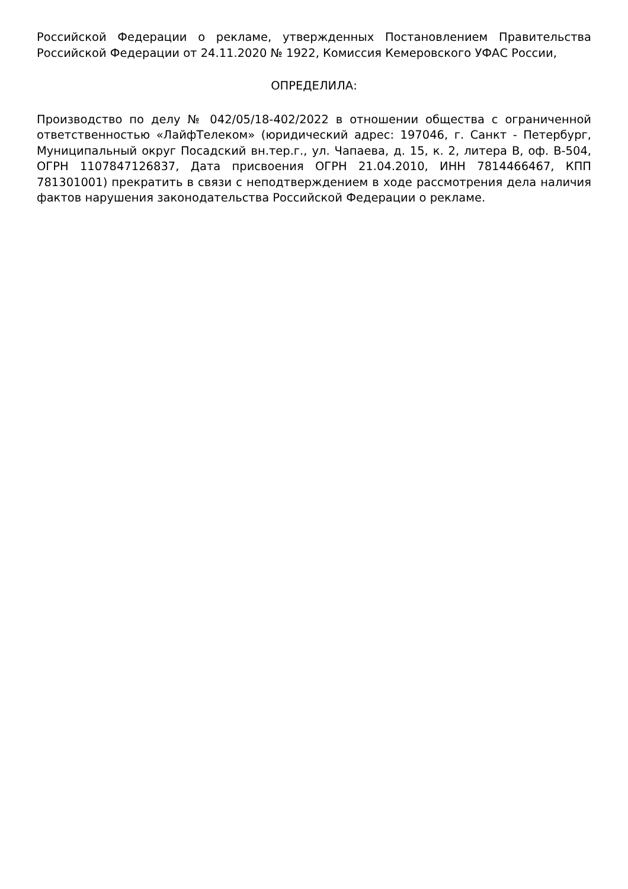Российской Федерации о рекламе, утвержденных Постановлением Правительства Российской Федерации от 24.11.2020 № 1922, Комиссия Кемеровского УФАС России,
ОПРЕДЕЛИЛА:
Производство по делу № 042/05/18-402/2022 в отношении общества с ограниченной ответственностью «ЛайфТелеком» (юридический адрес: 197046, г. Санкт - Петербург, Муниципальный округ Посадский вн.тер.г., ул. Чапаева, д. 15, к. 2, литера В, оф. В-504, ОГРН 1107847126837, Дата присвоения ОГРН 21.04.2010, ИНН 7814466467, КПП 781301001) прекратить в связи с неподтверждением в ходе рассмотрения дела наличия фактов нарушения законодательства Российской Федерации о рекламе.